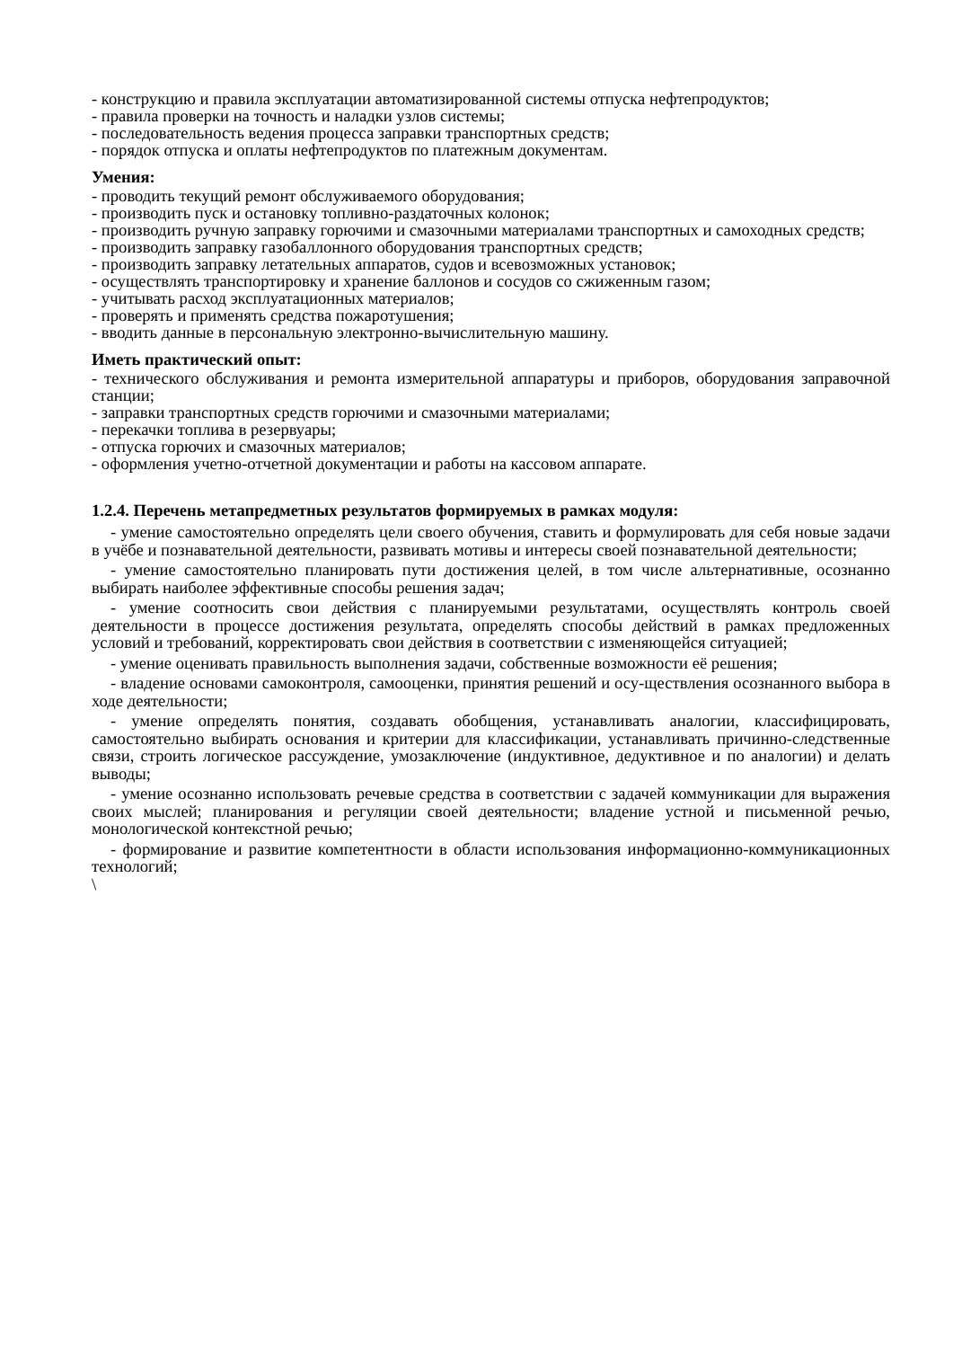- конструкцию и правила эксплуатации автоматизированной системы отпуска нефтепродуктов;
- правила проверки на точность и наладки узлов системы;
- последовательность ведения процесса заправки транспортных средств;
- порядок отпуска и оплаты нефтепродуктов по платежным документам.
Умения:
- проводить текущий ремонт обслуживаемого оборудования;
- производить пуск и остановку топливно-раздаточных колонок;
- производить ручную заправку горючими и смазочными материалами транспортных и самоходных средств;
- производить заправку газобаллонного оборудования транспортных средств;
- производить заправку летательных аппаратов, судов и всевозможных установок;
- осуществлять транспортировку и хранение баллонов и сосудов со сжиженным газом;
- учитывать расход эксплуатационных материалов;
- проверять и применять средства пожаротушения;
- вводить данные в персональную электронно-вычислительную машину.
Иметь практический опыт:
- технического обслуживания и ремонта измерительной аппаратуры и приборов, оборудования заправочной станции;
- заправки транспортных средств горючими и смазочными материалами;
- перекачки топлива в резервуары;
- отпуска горючих и смазочных материалов;
- оформления учетно-отчетной документации и работы на кассовом аппарате.
1.2.4. Перечень метапредметных результатов формируемых в рамках модуля:
- умение самостоятельно определять цели своего обучения, ставить и формулировать для себя новые задачи в учёбе и познавательной деятельности, развивать мотивы и интересы своей познавательной деятельности;
- умение самостоятельно планировать пути достижения целей, в том числе альтернативные, осознанно выбирать наиболее эффективные способы решения задач;
- умение соотносить свои действия с планируемыми результатами, осуществлять контроль своей деятельности в процессе достижения результата, определять способы действий в рамках предложенных условий и требований, корректировать свои действия в соответствии с изменяющейся ситуацией;
- умение оценивать правильность выполнения задачи, собственные возможности её решения;
- владение основами самоконтроля, самооценки, принятия решений и осу-ществления осознанного выбора в ходе деятельности;
- умение определять понятия, создавать обобщения, устанавливать аналогии, классифицировать, самостоятельно выбирать основания и критерии для классификации, устанавливать причинно-следственные связи, строить логическое рассуждение, умозаключение (индуктивное, дедуктивное и по аналогии) и делать выводы;
- умение осознанно использовать речевые средства в соответствии с задачей коммуникации для выражения своих мыслей; планирования и регуляции своей деятельности; владение устной и письменной речью, монологической контекстной речью;
- формирование и развитие компетентности в области использования информационно-коммуникационных технологий;
\